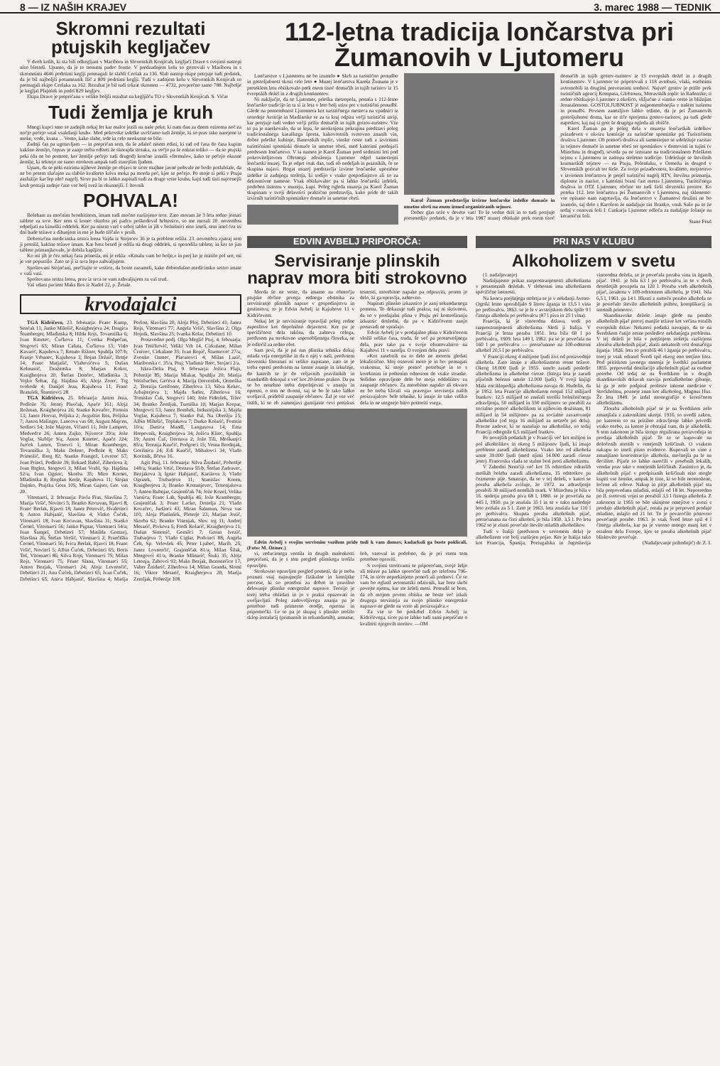8 — IZ NAŠIH KRAJEV 3. marec 1988 — TEDNIK
Skromni rezultati ptujskih kegljačev
V dveh kolih, ki sta bili odkegljani v Mariboru in Slovenskih Konjicah, kegljači Drave s svojimi nastopi niso blesteli. Upamo, da je to trenutni padec forme. V predzadnjem kolu so gostovali v Mariboru in s skromnimi 4646 podrtimi keglji premagali še slabši Ceršak za 136. Slab nastop ekipe potrjuje tudi podatek, da je bil najboljši posameznik Ilič z 809 podrtimi keglji. Tudi v zadnjem kolu v Slovenskih Konjicah so premagali ekipo Ceršaka za 162. Rezultat je bil tudi tokrat skromen — 4732, povprečno samo 788. Najbolje je kegljal Plajnšek in podrl 829 kegljev.
Ekipa Drave je prepričana v veliko boljši rezultat na kegljišču TO v Slovenskih Konjicah. S. Vičar
Tudi žemlja je kruh
Mnogi kupci smo se zadnjih nekaj let kar malce jezili na naše peke, ki nam dan za dnem oziroma noč za nočjo pečejo »naš vsakdanji kruh«. Med pekovske izdelke uvrščamo tudi žemlje, ki so prav tako narejene iz moke, vode, kvasa ... Vemo, kako slabe, trde in celo neokusne so bile.
Zadnji čas pa ugotavljam — in prepričan sem, da še zdaleč nisem edini, ki rad od časa do časa kupim kakšno žemljo, čeprav je zanjo treba odšteti že skorajda stotaka, za večjo pa še enkrat toliko — da so ptujski peki (da ne bo pomote, ker žemlje pečejo tudi drugod) končno iznašli »formulo«, kako se pečejo okusne žemlje, ki teknejo ne samo otrokom ampak tudi starejšim ljudem.
Upam, da se peki ozirima njihove žemlje po objavi te sicer majhne javne pohvale ne bodo poslabšale, da ne bo potem slučajno za slabšo kvaliteto kriva moka pa morda peč, kjer se pečejo. Po moje si peki v Ptuju zaslužijo kar lep rdeč nagelj. Sicer pa bi to lahko zapisali tudi za druge vrste kruha, kajti tudi tisti najcenejši kruh postaja zadnje čase vse bolj svež in okusnejši. f. hovnik
POHVALA!
Boleham za močnim bronhitisom, imam tudi močno razširjeno srce. Zato moram že 3 leta redno jemati tablete za srce. Ker sem si konec oktobra pri padcu poškodoval hrbtenico, so me morali 20. novembra odpeljati na kirurški oddelek. Ker pa nisem vzel s seboj tablet in jih v bolnišnici niso imeli, sem imel čez tri dni hude težave z dihanjem in me je hudo tiščalo v prsih.
Dobrosrčna medicinska sestra Irena Vajda iz Stojncev 36 je ta problem rešila. 23. novembra zjutraj sem ji potožil, kakšne težave imam. Kar brez besed je odšla na drugi oddelek, si sposodila tablete, in ker so jim tablete primanjkovale, je dobila kapljice.
Ko mi jih je čez nekaj časa prinesla, mi je rekla: »Kmalu vam bo bolje,« in prej ko je minilo pol ure, mi je vse popustilo. Zato se ji iz srca lepo zahvaljujem.
Spoštovani Stojnčani, prečitajte te vrstice, da boste razumeli, kako dobrodušno medicinsko sestro imate v vaši vasi.
Spoštovana sestra Irena, prav iz srca se vam zahvaljujem za vaš trud.
Vaš vdani pacient Maks Ros iz Nadol 22, p. Žetale.
krvodajalci
TGA Kidričevo, 23. februarja: Franc Kump, Senčak 11; Janko Milošič, Kraigherjeva 24; Dragica Štumberger, Mladinska 8; Hilda Rojs, Tovarniška 6; Ivan Kmetec, Čučkova 11; Cvetka Podpečan, Stogovci 65; Miran Cafuta, Čučkova 13; Vido Kavarič, Kajuhova 7; Renato Rižner, Spuhlja 107/b; Franjo Vrbanec, Kajuhova 3; Bojan Držaič, Brstje 14; Franc Matjašič, Vlahovičeva 5; Dušan Kolmanič, Draženska 8; Marjan Kokot, Kraigherjeva 20; Štefan Dončec, Mladinska 3; Vojko Šohar, Zg. Hajdina 45; Alojz Zorec, Trg svobode 4; Danijel Jeza, Kajuhova 11; Franc Bratušek, Šturmovci 28.
TGA Kidričevo, 25. februarja: Anton Jeza, Podlože 76; Jernej Plavčak, Apače 161; Alojz Rožman, Kraigherjeva 26; Stanko Kovačec, Formin 13; Janez Horvat, Poljska 2; Avguštin Ros, Poljska 7; Anton Malinger, Lancova vas 69; August Majcen, Sodinci 54; Jože Majcen, Vičanci 11; Jože Lampret, Medvedce 26; Anton Zajko, Njiverce 39/a; Jože Voglar, Skrblje 9/a; Anton Kmetec, Apače 224; Jurček Lamot, Trnovci 1; Miran Kramberger, Tovarniška 3; Maks Dolenc, Podlože 8; Maks Primožič, Breg 82; Stanko Frangež, Lovrenc 57; Ivan Princl, Podlože 39; Rokard Babič, Ziherlova 3; Ivan Brglez, Stogovci 3; Milan Vrabl, Sp. Hajdina 52/a; Ivan Ogrinc, Skorba 35; Miro Kornet, Mladinska 8; Bogdan Kerle, Kajuhova 11; Stojan Dajnko, Ptujska Gora 105; Miran Gajser, Ger. vas 20.
Vitomarci, 2. februarja: Pavla Fras, Slavšina 7; Marija Vršič, Novinci 5; Branko Kocuvan, Rjavci 8; Franc Berlak, Rjavci 18; Janez Petrovič, Hvaletinci 9; Anton Habjanič, Slavšina 4; Vinko Čuček, Vitomarci 18; Ivan Kocuvan, Slavšina 31; Stanko Černel, Vitomarci 56; Janko Pignar, Vitomarci 54/a; Ivan Šamprl, Drbetinci 57; Matilda Gomzej, Slavšina 26; Štefan Veršič, Vitomarci 2; Frančiška Černel, Vitomarci 56; Ivica Berlak, Rjavci 18; Franc Vršič, Novinci 5; Albin Čuček, Drbetinci 65; Boris Toš, Vitomarci 86; Silva Rojs, Vitomarci 75; Milan Rojs, Vitomarci 75; Franc Slana, Vitomarci 55; Anton Bezjak, Vitomarci 24; Alojz Lovrenčič, Drbetinci 21; Ana Čuček, Drbetinci 65; Ivan Čuček, Drbetinci 65; Anica Habjanič, Slavšina 4; Marija Peršon, Slavšina 20; Alojz Ploj, Drbetinci 41; Janez Rojs, Vitomarci 77; Angela Vršič, Slavšina 2; Olga Hojnik, Slavšina 25; Ivanka Kolar, Drbetinci 10.
Proizvodno podj. Olga Meglič Ptuj, 4. februarja: Ivan Tetičkovič, Veliki Vrh 14, Cirkulane; Milan Črnivec, Cirkulane 35; Ivan Ropič, Šturmovec 27/a; Zvonko Ozmec, Placarovci 4; Milan Lazič, Mariborska c. 35/a, Ptuj; Vladimir Brec, Stojnci 2/a.
Iskra-Delta Ptuj, 9. februarja: Jožica Flajs, Pobrežje 85; Marija Mlakar, Spuhlja 20; Marija Weisbacher, Gečeva 4; Marija Drevenšek, Ormoška 2; Terezija Greifoner, Ziherlova 13; Silva Kekec, Arbajterjeva 1; Majda Satler, Ziherlova 16; Tomislav Čuk, Stogovci 140; Jože Fideršek, Tržec 34; Branko Žemljak, Turniška 10; Marjan Korpar, Mezgovci 53; Janez Bombek, Industrijska 3; Majda Voglar, Kajuhova 7; Stanko Pal, Na Obrežju 15; Albin Mihelič, Toplakova 7; Darko Kolarič, Formin 10/a; Danica Mandl, Langusova 14; Ema Hrepevnik, Kraigherjeva 34; Jožica Klinc, Spuhlja 19; Anton Čuš, Dornava 2; Jože Tili, Moškanjci 85/a; Terezija Kaučič, Podgorci 15; Vesna Brodnjak, Gorišnica 24; Edi Kaučič, Mihalovci 34; Vlado Koritnik, Ilčeva 16.
Agis Ptuj, 11. februarja: Silva Žnidarič, Pobrežje 148/a; Stanko Vrtič, Dornava 55/b; Štefan Zadravec, Bezjakova 3; Ignac Habjanič, Kariževa 3; Vlado Ogrizek, Trubarjeva 11; Stanislav Koren, Kraigherjeva 3; Branko Kostanjevec, Trstenjakova 7; Anton Bubnjar, Grajenščak 74; Jože Kozel, Velika Varnica; Franc Lah, Spuhlja 46; Jože Kramberger, Grajenščak 3; Franc Lacko, Drstelja 21; Vlado Kovačec, Juršinci 43; Miran Šalamun, Nova vas 101; Alojz Planinšek, Pleterje 23; Marjan Jozič, Skorba 62; Branko Visenjak, Slov. trg 11; Andrej Mesarič, Pivkova 5; Fredi Kolarič, Kraigherjeva 11; Dušan Simonič, Gomilci 7; Goran Ivezič, Trubarjeva 7; Vlado Ciglar, Podvinci 88; Angela Čeh, Sp. Velovlek 45; Peter Ljubec, Marib. 25; Janez Lovrenčič, Grajenščak 81/a; Milan Šilak, Mezgovci 41/a; Branko Mlinarič, Štuki 35; Alojz Letonja, Zabovci 92; Maks Bezjak, Bratonečice 17; Valter Žnidarič, Ziherlova 14; Milan Granda, Slomi 16; Viktor Mesarič, Kraigherjeva 20; Marija Zemljak, Pobrežje 108.
112-letna tradicija lončarstva pri Žumanovih v Ljutomeru
Lončarstvo v Ljutomeru ne bo izumrlo ● Skrb za turistično ponudbo in gostoljubnost skozi celo leto ● Muzej lončarstva Karola Žumana je v preteklem letu obiskovalo prek osem tisoč domačih in tujih turistov iz 15 evropskih dežel in z drugih kontinentov.
Ni naključje, da se Ljutomer, prleška metropola, ponaša s 112-letno lončarsko tradicijo in ta si iz leta v leto bolj utira pot v turistični ponudbi. Glede na pomembnost Ljutomera kot turističnega mesteca na vpadnici iz sosednje Avstrije in Madžarske se za ta kraj odpira večji turistični utrip, kar potrjuje tudi vedno večji priliv domačih in tujih gostov-turistov. Vse to pa je narekovalo, da se lepa, še neokrnjena pokrajina predstavi poleg tradicionalnega kasaškega športa, kakovostnih svetovno znanih vin, dobre prleške kuhinje, Banovskih toplic, vinske ceste tudi z izvirnimi turističnimi spominki domače in umetne obrti, med katerimi prednjači predvsem lončarstvo. V ta namen je Karol Žuman pred sedmimi leti pod pokroviteljstvom Obrtnega združenja Ljutomer odprl samostojni lončarski muzej. Ta je odprt vsak dan, tudi ob nedeljah in praznikih, če se skupina najavi. Bogat muzej predstavlja izvirne lončarske uporabne izdelke iz zadnjega stoletja, ki sodijo v vsako gospodinjstvo ali so za dekorativne namene. Vsak obiskovalec pa si lahko lončarski izdelek, podoben tistemu v muzeju, kupi. Poleg ogleda muzeja pa Karol Žuman skupinam v svoji delavnici praktično predstavlja, kako pride do takih izvirnih turističnih spominkov domače in umetne obrti.
Karol Žuman predstavlja izvirne lončarske izdelke domače in umetne obrti na enem izmed organiziranih sejmov.
Dober glas seže v deveto vas! To še vedno drži in to tudi potrjuje presenetljiv podatek, da je v letu 1987 muzej obiskalo prek osem tisoč domačih in tujih gostov-turistov iz 15 evropskih dežel in z drugih kontinentov. V Ljutomer so pripotovali s 118 avtobusi, vlaki, osebnimi avtomobili in drugimi prevoznimi sredstvi. Največ gostov je prišlo prek turističnih agencij Kompasa, Globtoura, Moravskih toplic in Radenske; ti redno obiskujejo Ljutomer z okolico, vključno z vinsko cesto in bližnjim Jeruzalemom. GOSTOLJUBNOST je najpomembnejša v našem turizmu in ponudbi. Povsem zanesljivo lahko trdimo, da je pri Žumanovih gostoljubnost doma, kar se tiče sprejema gostov-turistov, pa tudi glede napotkov, kaj naj si gost še drugega ogleda ali obišče.
Karol Žuman pa je poleg dela v muzeju lončarskih izdelkov prizadeven v okviru komisije za turistične spominke pri Turističnem društvu Ljutomer. Ob pomoči društva ali samostojno se udeležuje razstav in sejmov domače in umetne obrti ter spominkov v domovini in tujini (v Münchnu in drugod), seveda pa ne izostane na tradicionalnem Prleškem sejmu v Ljutomeru in zastopa stoletno tradicijo. Udeležuje se številnih kramarskih sejmov — na Ptuju, Polenšaku, v Ormožu in drugod v Slovenskih goricah ter širše. Za svojo prizadevnost, kvaliteto, mojstrstvo v izvirnem lončarstvu je prejel turistični nagelj RTV, številna priznanja, diplome in nazive, s katerimi brani čast mesta Ljutomera, Turističnega društva in OTZ Ljutomer, občine ter tudi širši slovenski prostor. Ko poteka 112. leto lončarstva pri Žumanovih v Ljutomeru, naj sklenemo: vse opisano nam zagotavlja, da lončarstvo v Žumanovi družini ne bo izumrlo, saj delo s Karolom že nadaljuje sin Branko, vnuk Sašo pa se že sedaj v osnovni šoli I. Cankarja Ljutomer odloča za nadaljnje šolanje na keramični šoli.
Stane Feuš
EDVIN AVBELJ PRIPOROČA:
Servisiranje plinskih naprav mora biti strokovno
Morda še ne veste, da imamo na območju ptujske občine prvega rednega obrtnika za servisiranje plinskih naprav v gospodinjstvu in gostinstvu; to je Edvin Avbelj iz Kajuhove 11 v Kidričevem.
Nekaj let je servisiranje opravljal poleg redne zaposlitve kot dopolnilno dejavnost. Ker pa je specifičnost dela takšna, da zahteva celega, predvsem pa strokovno usposobljenega človeka, se je odločil za redno obrt.
Sam prvi, da je pri nas plinska tehnika dokaj mlada veja energetike in da o njej v naši, predvsem slovenski literaturi ni veliko napisano, zato se je treba opreti predvsem na lastno znanje in izkušnje, do katerih se je do veljavnih pravilnikih in standardih dokopal z več kot 20-letno prakso. Da pa se bo nenehno treba dopolnjevati v znanju in opremi, o tem ne dvomi, saj se bo le tako lahko uveljavil, pridobil zaupanje občanov. Žal je vse več tistih, ki so ob zamenjavi gumijaste cevi preizkus tesnosti, morebitne napake pa odpraviti, potem je delo, ki ga opravlja, zahtevno.
Napisati plinsko izkaznico je zanj sekundarnega pomena. To dokazuje tudi praksa, saj ni skrivnost, da so v prodajalni plina v Ptuju pri kontroliranju izkaznic dosledni, da pa v Kidričevem zanjo ponavadi ne vprašajo.
Edvin Avbelj je v prodajalno plina v Kidričevem vložil veliko časa, truda, še več pa prostovoljnega dela, prav tako pa v svojo obratovalnico na Kajuhovi 11 v naselju. O svojem delu pravi:
»Kot zasebnik na to delo ne morem gledati lokalistično. Moj osnovni moto je in bo: pomagati vsakomur, ki mojo pomoč potrebuje in to s korektnim in poštenim odnosom do vsake stranke. Solidno opravljeno delo bo moja oddolžitev za zaupanje občanov. Za morebitno napako ali okvaro ne bo treba klicati »ta pravega« serviserja naših proizvajalcev bele tehnike, ki imajo že tako veliko dela in ne utegnejo hitro postoriti vsega.
Edvin Avbelj s svojim servisnim vozilom pride tudi k vam domov, kadarkoli ga boste poklicali. (Foto: M. Ozmec.)
vi, reducirnega ventila in drugih malenkosti prepričani, da je s tem pregled plinskega trošila opravljen.
Strokovno opravljen pregled pomeni, da je treba poznati vsaj najnujnejše fizikalne in kemijske procese, ki so potrebni za dobro in pravilno delovanje plinske energetske naprave. Teorijo je torej treba obladati in jo v praksi opazovati in uveljavljati. Poleg zadovoljivega znanja pa je potrebno tudi primerno orodje, oprema in pripomočki. Le to pa je skupaj s plinsko trošilo sklop instalacij (primarnih in sekundarnih), armatur, šob, varoval in podobno, da je pri vsem tem potrebno opraviti.
S svojimi storitvami se priporočam, svoje želje ali težave pa lahko sporočite tudi po telefonu 796-174, in sicer neprekinjeno ponoči ali podnevi. Če se vam bo oglasil avtomatski odzivnik, kar brez skrbi povejte njemu, kar ste želeli meni. Potrudil se bom, da ob mojem prvem obisku ne boste več iskali drugega serviserja za svojo plinsko energetsko napravo ne glede na vrsto ali proizvajalca.«
Za vse to bo poskrbel Edvin Avbelj iz Kidričevega, sicer pa se lahko tudi sami prepričate o kvaliteti njegovih storitev. —OM
PRI NAS V KLUBU
Alkoholizem v svetu
(1. nadaljevanje)
Nadaljujemo prikaz razprostranjenosti alkoholizma v posameznih deželah. V slehernni ima alkoholizem specifične lastnosti.
Na koncu prejšnjega stoletja se je v nekdanji Avstro-Ogrski letno uporabljalo 9 litrov žganja in 13,5 l vina po prebivalcu. 1863. se je le v avstrijskem delu spilo 9 l čistega alkohola po prebivalcu (87 l piva in 25 l vina).
Francija, ki je vinorodna država, vodi po razprostranjenosti alkoholizma. Sledi ji Italija. V Franciji je letna poraba 1851. leta bila 60 l po prebivalcu, 1909. leta 149 l, 1962. pa se je povečala na 160 l po prebivalcu — preračunano na 100-odstotni alkohol 20,5 l po prebivalcu.
V Franciji okrog 4 milijone ljudi živi od proizvodnje alkohola. Zato imajo z alkoholizmom resne težave. Okrog 18.000 ljudi je 1955. umrlo zaradi posledic alkoholizma in alkoholne ciroze. (Istega leta je zaradi pljučnih bolezni umrlo 12.000 ljudi). V svoji knjigi Mala enciklopedija alkoholizma navaja dr. Hudolin, da je 1952. leta Francijo alkoholizem oropal 152 milijard frankov: 12,5 milijard so znašali stroški bolnišničnega zdravljenja, 50 milijard in 550 milijonov so porabili za socialno pomoč alkoholikom in njihovim družinam, 81 milijard in 54 milijonov pa za socialno zavarovanje alkoholike (od tega 16 milijard za nesreče pri delu). Pravne zadeve, ki se nanašajo na alkoholike, so tedaj Franciji odtegnile 6,5 milijard frankov.
Po novejših podatkih je v Franciji več kot milijon in pol alkoholikov in okrog 5 milijonov ljudi, ki imajo probleme zaradi alkoholizma. Vsako leto od alkohola umre 39.000 ljudi (med njimi 14.000 zaradi ciroze jeter). Francoska vlada se stalno bori proti alkoholizmu.
V Zahodni Nemčiji več kot 15 odstotkov odraslih moških boleha zaradi alkoholizma, 15 odstotkov pa čezmerno pije. Smatrajo, da so v tej deželi, v kateri se poraba alkohola zvišuje, že 1972. za zdravljenje porabili 30 milijard nemških mark. V Münchnu je bila v 16. stoletju poraba piva 68 l, 1880. se je povečala na 445 l, 1950. pa je znašala 35 l in se v sako naslednje leto zvišala za 5 l. Zato je 1963. leta znašala kar 110 l po prebivalcu. Skupna poraba alkoholnih pijač, preračunana na čisti alkohol, je bila 1950. 3,5 l. Po letu 1962 so je zlasti povečalo število mladih alkoholikov.
Tudi v Italiji (predvsem v severnem delu) je alkoholizem vse bolj razširjen pojav. Ker je Italija tako kot Francija, Španija, Portugalska in Jugoslavija vinorodna dežela, se je povečala poraba vina in žganih pijač. 1941. je bila 63 l po prebivalcu in se v dveh desetletjih povzpela na 120 l. Poraba vseh alkoholnih pijač, izražena v 100-odstotnem alkoholu, je 1941. bila 6,5 l, 1961. pa 14 l. Hkrati z rastočo porabo alkohola se je povečalo število alkoholnih psihoz, komplikacij in smrtnih primerov.
Skandinavske dežele imajo glede na porabo alkoholnih pijač precej manjše težave kot večina ostalih evropskih držav. Nekateri podatki navajajo, da se na Švedskem čutijo resne posledice nekdanjega problema. V tej deželi je bila v prejšnjem stoletju razširjena zloraba alkoholnih pijač, zlasti nekaterih vrst domačega žganja. 1826. leta so porabili 46 l žganja po prebivalcu, torej je vsak odrasel Švedi spil okrog eno tretjino litra. Pod pritiskom javnega mnenja je švedski parlament 1855. prepovedal destilacijo alkoholnih pijač za osebne potrebe. Od tedaj se na Švedskem in v drugih skandinavskih državah razvija protialkoholno gibanje, ki ga je zelo podpiral profesor interne medicine v Stockholmu, pozneje znan kot alkoholog, Magnus Hus. Že leta 1849. je izdal monografijo o kroničnem alkoholizmu.
Zloraba alkoholnih pijač se je na Švedskem zelo zmanjšala z zakonskimi ukrepi. 1916. so uvedli zakon, po katerem so na prisilno zdravljenje lahko privedli vsako osebo, za katero je obstajal sum, da je alkoholik. S tem zakonom je bila strogo regulirana proizvodnja in prodaja alkoholnih pijač. Te so se kupovale na določenih mestih v omejenih količinah. O vsakem nakupu so imeli pisno evidenco. Kupovali so vino z zmanjšano koncentracijo alkohola, močnejša pa le na decilitre. Pijače so lahko naročili v posebnih lokalih, vendar prav tako v omejenih količinah. Zanimivo je, da alkoholnih pijač v predpisanih količinah niso mogle kupiti vse ženske, ampak le tiste, ki so bile neomožene, ločene ali vdove. Nakup in pitje alkoholnih pijač sta bila prepovedana mladini, mlajši od 18 let. Neposredno po II. svetovni vojni so porabili 3,5 l čistega alkohola. Z zakonom iz 1955 so bile ukinjene omejitve v zvezi s prodajo alkoholnih pijač, ostala pa je prepoved prodaje mladino, mlajšo od 21 let. To je povzročilo ponovno povečanje porabe. 1963. je vsak Šved letno spil 4 l čistega alkohola, kar pa je vseeno mnogo manj kot v ostalem delu Evrope, kjer se poraba alkoholnih pijač bliskovito povečuje.
(Nadaljevanje prihodnjič) dr. Z. I.